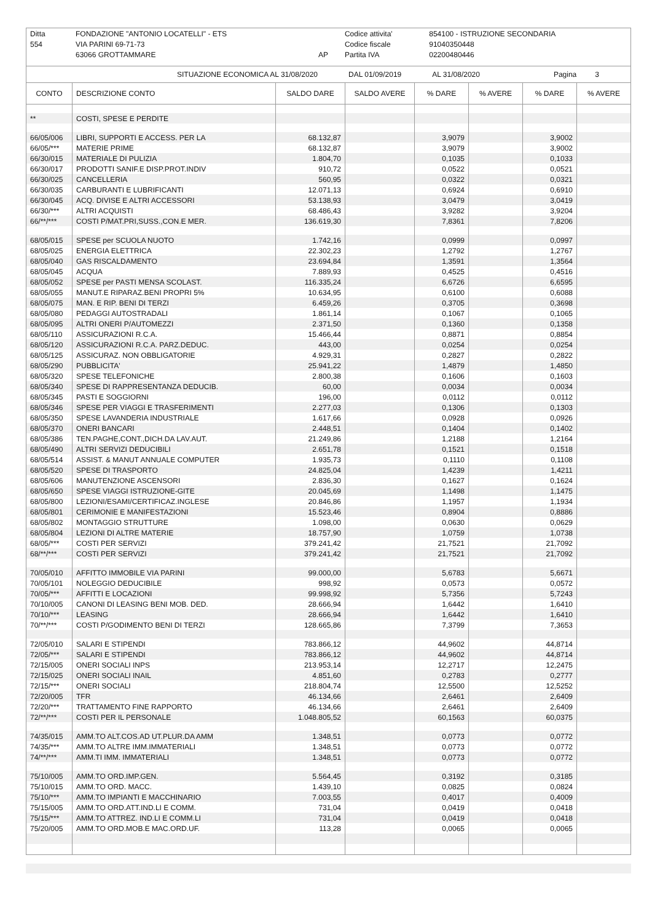| Ditta | FONDAZIONE "ANTONIO LOCATELLI" - ETS | | Codice attivita' | 854100 - ISTRUZIONE SECONDARIA |
| 554 | VIA PARINI 69-71-73 | | Codice fiscale | 91040350448 |
| | 63066 GROTTAMMARE | AP | Partita IVA | 02200480446 |
SITUAZIONE ECONOMICA AL 31/08/2020 DAL 01/09/2019 AL 31/08/2020 Pagina 3
| CONTO | DESCRIZIONE CONTO | SALDO DARE | SALDO AVERE | % DARE | % AVERE | % DARE | % AVERE |
| --- | --- | --- | --- | --- | --- | --- | --- |
| ** | COSTI, SPESE E PERDITE | | | | | | |
| 66/05/006 | LIBRI, SUPPORTI E ACCESS. PER LA | 68.132,87 | | 3,9079 | | 3,9002 | |
| 66/05/*** | MATERIE PRIME | 68.132,87 | | 3,9079 | | 3,9002 | |
| 66/30/015 | MATERIALE DI PULIZIA | 1.804,70 | | 0,1035 | | 0,1033 | |
| 66/30/017 | PRODOTTI SANIF.E DISP.PROT.INDIV | 910,72 | | 0,0522 | | 0,0521 | |
| 66/30/025 | CANCELLERIA | 560,95 | | 0,0322 | | 0,0321 | |
| 66/30/035 | CARBURANTI E LUBRIFICANTI | 12.071,13 | | 0,6924 | | 0,6910 | |
| 66/30/045 | ACQ. DIVISE E ALTRI ACCESSORI | 53.138,93 | | 3,0479 | | 3,0419 | |
| 66/30/*** | ALTRI ACQUISTI | 68.486,43 | | 3,9282 | | 3,9204 | |
| 66/**/*** | COSTI P/MAT.PRI,SUSS.,CON.E MER. | 136.619,30 | | 7,8361 | | 7,8206 | |
| 68/05/015 | SPESE per SCUOLA NUOTO | 1.742,16 | | 0,0999 | | 0,0997 | |
| 68/05/025 | ENERGIA ELETTRICA | 22.302,23 | | 1,2792 | | 1,2767 | |
| 68/05/040 | GAS RISCALDAMENTO | 23.694,84 | | 1,3591 | | 1,3564 | |
| 68/05/045 | ACQUA | 7.889,93 | | 0,4525 | | 0,4516 | |
| 68/05/052 | SPESE per PASTI MENSA SCOLAST. | 116.335,24 | | 6,6726 | | 6,6595 | |
| 68/05/055 | MANUT.E RIPARAZ.BENI PROPRI 5% | 10.634,95 | | 0,6100 | | 0,6088 | |
| 68/05/075 | MAN. E RIP. BENI DI TERZI | 6.459,26 | | 0,3705 | | 0,3698 | |
| 68/05/080 | PEDAGGI AUTOSTRADALI | 1.861,14 | | 0,1067 | | 0,1065 | |
| 68/05/095 | ALTRI ONERI P/AUTOMEZZI | 2.371,50 | | 0,1360 | | 0,1358 | |
| 68/05/110 | ASSICURAZIONI R.C.A. | 15.466,44 | | 0,8871 | | 0,8854 | |
| 68/05/120 | ASSICURAZIONI R.C.A. PARZ.DEDUC. | 443,00 | | 0,0254 | | 0,0254 | |
| 68/05/125 | ASSICURAZ. NON OBBLIGATORIE | 4.929,31 | | 0,2827 | | 0,2822 | |
| 68/05/290 | PUBBLICITA' | 25.941,22 | | 1,4879 | | 1,4850 | |
| 68/05/320 | SPESE TELEFONICHE | 2.800,38 | | 0,1606 | | 0,1603 | |
| 68/05/340 | SPESE DI RAPPRESENTANZA DEDUCIB. | 60,00 | | 0,0034 | | 0,0034 | |
| 68/05/345 | PASTI E SOGGIORNI | 196,00 | | 0,0112 | | 0,0112 | |
| 68/05/346 | SPESE PER VIAGGI E TRASFERIMENTI | 2.277,03 | | 0,1306 | | 0,1303 | |
| 68/05/350 | SPESE LAVANDERIA INDUSTRIALE | 1.617,66 | | 0,0928 | | 0,0926 | |
| 68/05/370 | ONERI BANCARI | 2.448,51 | | 0,1404 | | 0,1402 | |
| 68/05/386 | TEN.PAGHE,CONT.,DICH.DA LAV.AUT. | 21.249,86 | | 1,2188 | | 1,2164 | |
| 68/05/490 | ALTRI SERVIZI DEDUCIBILI | 2.651,78 | | 0,1521 | | 0,1518 | |
| 68/05/514 | ASSIST. & MANUT ANNUALE COMPUTER | 1.935,73 | | 0,1110 | | 0,1108 | |
| 68/05/520 | SPESE DI TRASPORTO | 24.825,04 | | 1,4239 | | 1,4211 | |
| 68/05/606 | MANUTENZIONE ASCENSORI | 2.836,30 | | 0,1627 | | 0,1624 | |
| 68/05/650 | SPESE VIAGGI ISTRUZIONE-GITE | 20.045,69 | | 1,1498 | | 1,1475 | |
| 68/05/800 | LEZIONI/ESAMI/CERTIFICAZ.INGLESE | 20.846,86 | | 1,1957 | | 1,1934 | |
| 68/05/801 | CERIMONIE E MANIFESTAZIONI | 15.523,46 | | 0,8904 | | 0,8886 | |
| 68/05/802 | MONTAGGIO STRUTTURE | 1.098,00 | | 0,0630 | | 0,0629 | |
| 68/05/804 | LEZIONI DI ALTRE MATERIE | 18.757,90 | | 1,0759 | | 1,0738 | |
| 68/05/*** | COSTI PER SERVIZI | 379.241,42 | | 21,7521 | | 21,7092 | |
| 68/**/*** | COSTI PER SERVIZI | 379.241,42 | | 21,7521 | | 21,7092 | |
| 70/05/010 | AFFITTO IMMOBILE VIA PARINI | 99.000,00 | | 5,6783 | | 5,6671 | |
| 70/05/101 | NOLEGGIO DEDUCIBILE | 998,92 | | 0,0573 | | 0,0572 | |
| 70/05/*** | AFFITTI E LOCAZIONI | 99.998,92 | | 5,7356 | | 5,7243 | |
| 70/10/005 | CANONI DI LEASING BENI MOB. DED. | 28.666,94 | | 1,6442 | | 1,6410 | |
| 70/10/*** | LEASING | 28.666,94 | | 1,6442 | | 1,6410 | |
| 70/**/*** | COSTI P/GODIMENTO BENI DI TERZI | 128.665,86 | | 7,3799 | | 7,3653 | |
| 72/05/010 | SALARI E STIPENDI | 783.866,12 | | 44,9602 | | 44,8714 | |
| 72/05/*** | SALARI E STIPENDI | 783.866,12 | | 44,9602 | | 44,8714 | |
| 72/15/005 | ONERI SOCIALI INPS | 213.953,14 | | 12,2717 | | 12,2475 | |
| 72/15/025 | ONERI SOCIALI INAIL | 4.851,60 | | 0,2783 | | 0,2777 | |
| 72/15/*** | ONERI SOCIALI | 218.804,74 | | 12,5500 | | 12,5252 | |
| 72/20/005 | TFR | 46.134,66 | | 2,6461 | | 2,6409 | |
| 72/20/*** | TRATTAMENTO FINE RAPPORTO | 46.134,66 | | 2,6461 | | 2,6409 | |
| 72/**/*** | COSTI PER IL PERSONALE | 1.048.805,52 | | 60,1563 | | 60,0375 | |
| 74/35/015 | AMM.TO ALT.COS.AD UT.PLUR.DA AMM | 1.348,51 | | 0,0773 | | 0,0772 | |
| 74/35/*** | AMM.TO ALTRE IMM.IMMATERIALI | 1.348,51 | | 0,0773 | | 0,0772 | |
| 74/**/*** | AMM.TI IMM. IMMATERIALI | 1.348,51 | | 0,0773 | | 0,0772 | |
| 75/10/005 | AMM.TO ORD.IMP.GEN. | 5.564,45 | | 0,3192 | | 0,3185 | |
| 75/10/015 | AMM.TO ORD. MACC. | 1.439,10 | | 0,0825 | | 0,0824 | |
| 75/10/*** | AMM.TO IMPIANTI E MACCHINARIO | 7.003,55 | | 0,4017 | | 0,4009 | |
| 75/15/005 | AMM.TO ORD.ATT.IND.LI E COMM. | 731,04 | | 0,0419 | | 0,0418 | |
| 75/15/*** | AMM.TO ATTREZ. IND.LI E COMM.LI | 731,04 | | 0,0419 | | 0,0418 | |
| 75/20/005 | AMM.TO ORD.MOB.E MAC.ORD.UF. | 113,28 | | 0,0065 | | 0,0065 | |